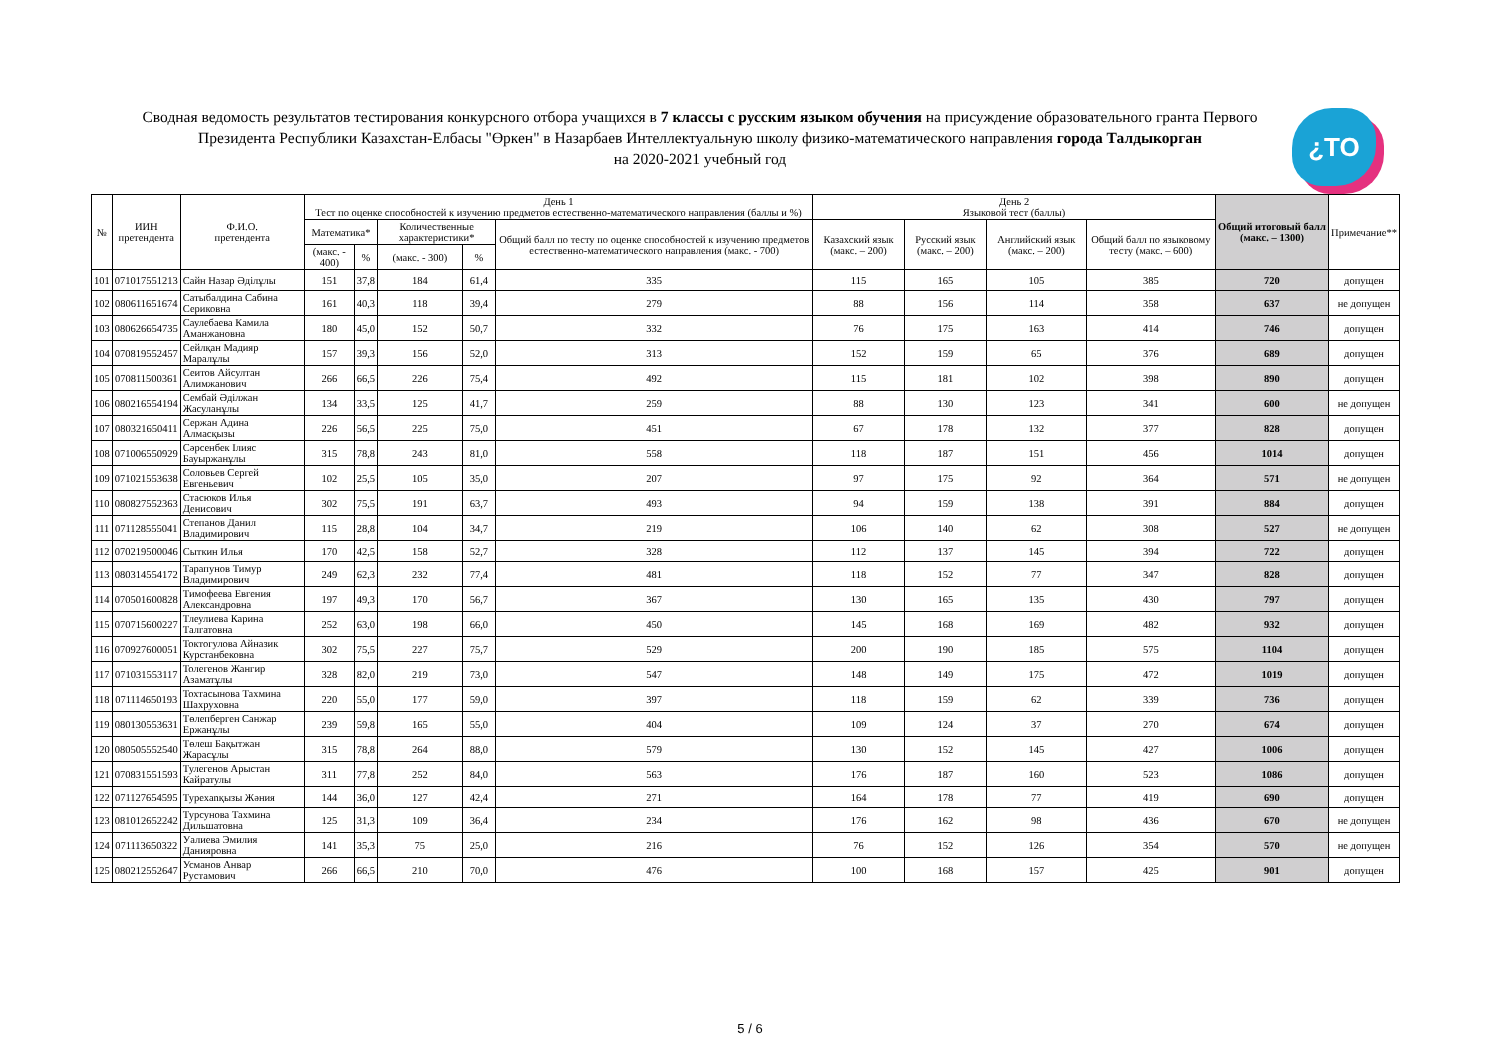Сводная ведомость результатов тестирования конкурсного отбора учащихся в 7 классы с русским языком обучения на присуждение образовательного гранта Первого Президента Республики Казахстан-Елбасы "Өркен" в Назарбаев Интеллектуальную школу физико-математического направления города Талдыкорган
на 2020-2021 учебный год
¿TO
| № | ИИН претендента | Ф.И.О. претендента | День 1 Тест по оценке способностей к изучению предметов естественно-математического направления (баллы и %) | | | | | День 2 Языковой тест (баллы) | | | | Общий итоговый балл (макс. – 1300) | Примечание** |
| --- | --- | --- | --- | --- | --- | --- | --- | --- | --- | --- | --- | --- | --- |
| | | | Математика* | | Количественные характеристики* | | Общий балл по тесту по оценке способностей к изучению предметов естественно-математического направления (макс. - 700) | Казахский язык (макс. – 200) | Русский язык (макс. – 200) | Английский язык (макс. – 200) | Общий балл по языковому тесту (макс. – 600) | | |
| | | | (макс. - 400) | % | (макс. - 300) | % | | | | | | | |
| 101 | 071017551213 | Сайн Назар Әділұлы | 151 | 37,8 | 184 | 61,4 | 335 | 115 | 165 | 105 | 385 | 720 | допущен |
| 102 | 080611651674 | Сатыбалдина Сабина Сериковна | 161 | 40,3 | 118 | 39,4 | 279 | 88 | 156 | 114 | 358 | 637 | не допущен |
| 103 | 080626654735 | Саулебаева Камила Аманжановна | 180 | 45,0 | 152 | 50,7 | 332 | 76 | 175 | 163 | 414 | 746 | допущен |
| 104 | 070819552457 | Сейлқан Мадияр Маралұлы | 157 | 39,3 | 156 | 52,0 | 313 | 152 | 159 | 65 | 376 | 689 | допущен |
| 105 | 070811500361 | Сеитов Айсултан Алимжанович | 266 | 66,5 | 226 | 75,4 | 492 | 115 | 181 | 102 | 398 | 890 | допущен |
| 106 | 080216554194 | Сембай Әділжан Жасуланұлы | 134 | 33,5 | 125 | 41,7 | 259 | 88 | 130 | 123 | 341 | 600 | не допущен |
| 107 | 080321650411 | Сержан Адина Алмасқызы | 226 | 56,5 | 225 | 75,0 | 451 | 67 | 178 | 132 | 377 | 828 | допущен |
| 108 | 071006550929 | Сәрсенбек Ілияс Бауыржанұлы | 315 | 78,8 | 243 | 81,0 | 558 | 118 | 187 | 151 | 456 | 1014 | допущен |
| 109 | 071021553638 | Соловьев Сергей Евгеньевич | 102 | 25,5 | 105 | 35,0 | 207 | 97 | 175 | 92 | 364 | 571 | не допущен |
| 110 | 080827552363 | Стасюков Илья Денисович | 302 | 75,5 | 191 | 63,7 | 493 | 94 | 159 | 138 | 391 | 884 | допущен |
| 111 | 071128555041 | Степанов Данил Владимирович | 115 | 28,8 | 104 | 34,7 | 219 | 106 | 140 | 62 | 308 | 527 | не допущен |
| 112 | 070219500046 | Сыткин Илья | 170 | 42,5 | 158 | 52,7 | 328 | 112 | 137 | 145 | 394 | 722 | допущен |
| 113 | 080314554172 | Тарапунов Тимур Владимирович | 249 | 62,3 | 232 | 77,4 | 481 | 118 | 152 | 77 | 347 | 828 | допущен |
| 114 | 070501600828 | Тимофеева Евгения Александровна | 197 | 49,3 | 170 | 56,7 | 367 | 130 | 165 | 135 | 430 | 797 | допущен |
| 115 | 070715600227 | Тлеулиева Карина Талгатовна | 252 | 63,0 | 198 | 66,0 | 450 | 145 | 168 | 169 | 482 | 932 | допущен |
| 116 | 070927600051 | Токтогулова Айназик Курстанбековна | 302 | 75,5 | 227 | 75,7 | 529 | 200 | 190 | 185 | 575 | 1104 | допущен |
| 117 | 071031553117 | Толегенов Жангир Азаматұлы | 328 | 82,0 | 219 | 73,0 | 547 | 148 | 149 | 175 | 472 | 1019 | допущен |
| 118 | 071114650193 | Тохтасынова Тахмина Шахруховна | 220 | 55,0 | 177 | 59,0 | 397 | 118 | 159 | 62 | 339 | 736 | допущен |
| 119 | 080130553631 | Төлепберген Санжар Ержанұлы | 239 | 59,8 | 165 | 55,0 | 404 | 109 | 124 | 37 | 270 | 674 | допущен |
| 120 | 080505552540 | Төлеш Бақытжан Жарасұлы | 315 | 78,8 | 264 | 88,0 | 579 | 130 | 152 | 145 | 427 | 1006 | допущен |
| 121 | 070831551593 | Тулегенов Арыстан Кайратулы | 311 | 77,8 | 252 | 84,0 | 563 | 176 | 187 | 160 | 523 | 1086 | допущен |
| 122 | 071127654595 | Турехanқызы Жәния | 144 | 36,0 | 127 | 42,4 | 271 | 164 | 178 | 77 | 419 | 690 | допущен |
| 123 | 081012652242 | Турсунова Тахмина Дильшатовна | 125 | 31,3 | 109 | 36,4 | 234 | 176 | 162 | 98 | 436 | 670 | не допущен |
| 124 | 071113650322 | Уалиева Эмилия Данияровна | 141 | 35,3 | 75 | 25,0 | 216 | 76 | 152 | 126 | 354 | 570 | не допущен |
| 125 | 080212552647 | Усманов Анвар Рустамович | 266 | 66,5 | 210 | 70,0 | 476 | 100 | 168 | 157 | 425 | 901 | допущен |
5 / 6